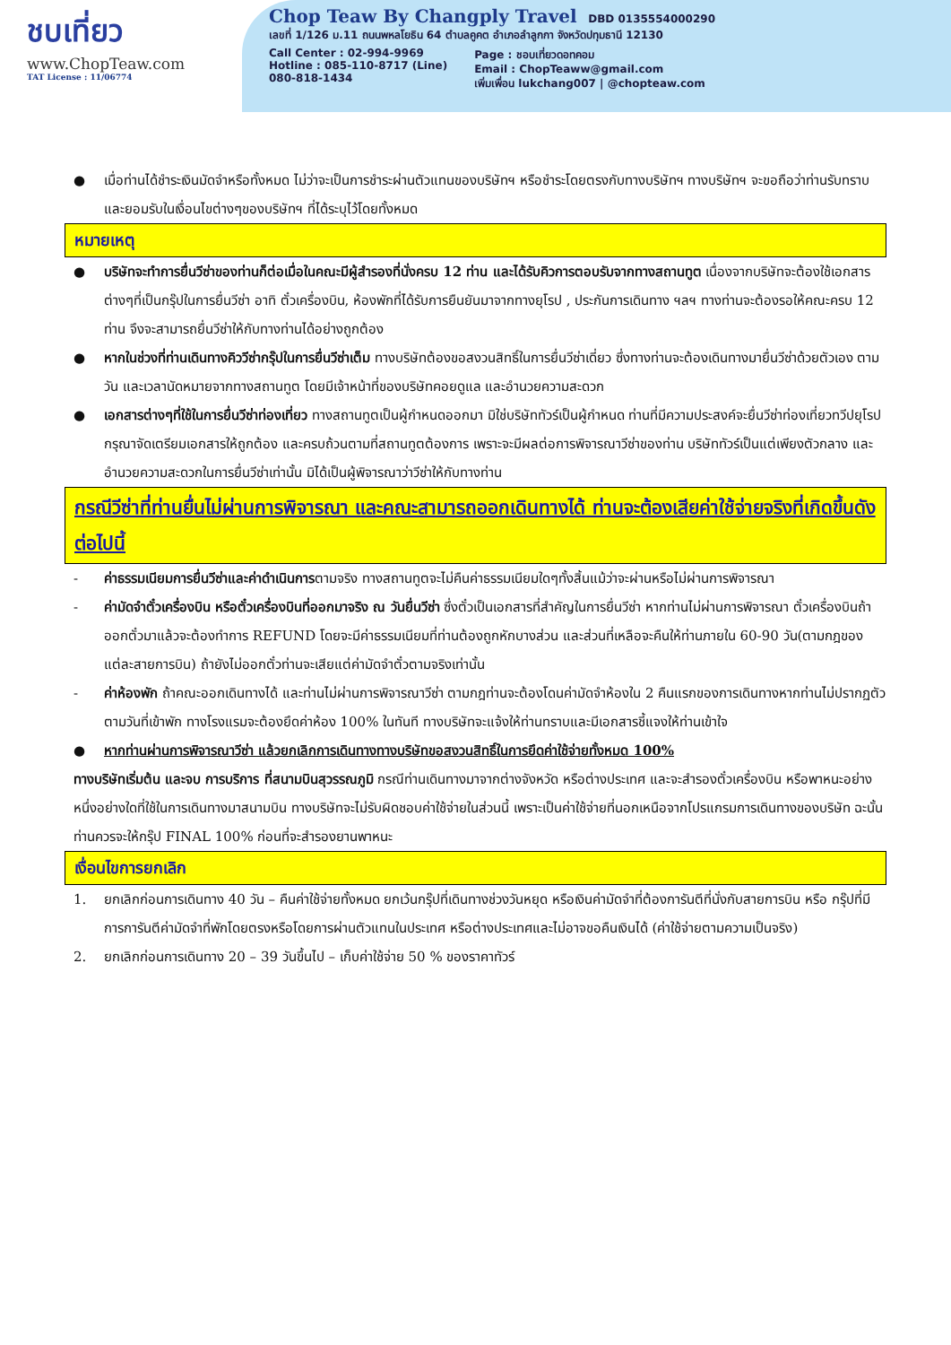ชบเที่ยว
www.ChopTeaw.com
TAT License : 11/06774
Chop Teaw By Changply Travel DBD 0135554000290
เลขที่ 1/126 ม.11 ถนนพหลโยธิน 64 ตำบลคูคต อำเภอลำลูกกา จังหวัดปทุมธานี 12130
Call Center : 02-994-9969
Hotline : 085-110-8717 (Line)
080-818-1434
Page : ชอบเที่ยวดอทคอม
Email : ChopTeaww@gmail.com
เพิ่มเพื่อน lukchang007 | @chopteaw.com
● เมื่อท่านได้ชำระเงินมัดจำหรือทั้งหมด ไม่ว่าจะเป็นการชำระผ่านตัวแทนของบริษัทฯ หรือชำระโดยตรงกับทางบริษัทฯ ทางบริษัทฯ จะขอถือว่าท่านรับทราบและยอมรับในเงื่อนไขต่างๆของบริษัทฯ ที่ได้ระบุไว้โดยทั้งหมด
หมายเหตุ
● บริษัทจะทำการยื่นวีซ่าของท่านก็ต่อเมื่อในคณะมีผู้สำรองที่นั่งครบ 12 ท่าน และได้รับคิวการตอบรับจากทางสถานทูต เนื่องจากบริษัทจะต้องใช้เอกสารต่างๆที่เป็นกรุ๊ปในการยื่นวีซ่า อาทิ ตั๋วเครื่องบิน, ห้องพักที่ได้รับการยืนยันมาจากทางยุโรป , ประกันการเดินทาง ฯลฯ ทางท่านจะต้องรอให้คณะครบ 12 ท่าน จึงจะสามารถยื่นวีซ่าให้กับทางท่านได้อย่างถูกต้อง
● หากในช่วงที่ท่านเดินทางคิววีซ่ากรุ๊ปในการยื่นวีซ่าเต็ม ทางบริษัทต้องขอสงวนสิทธิ์ในการยื่นวีซ่าเดี่ยว ซึ่งทางท่านจะต้องเดินทางมายื่นวีซ่าด้วยตัวเอง ตามวัน และเวลานัดหมายจากทางสถานทูต โดยมีเจ้าหน้าที่ของบริษัทคอยดูแล และอำนวยความสะดวก
● เอกสารต่างๆที่ใช้ในการยื่นวีซ่าท่องเที่ยว ทางสถานทูตเป็นผู้กำหนดออกมา มิใช่บริษัททัวร์เป็นผู้กำหนด ท่านที่มีความประสงค์จะยื่นวีซ่าท่องเที่ยวทวีปยุโรป กรุณาจัดเตรียมเอกสารให้ถูกต้อง และครบถ้วนตามที่สถานทูตต้องการ เพราะจะมีผลต่อการพิจารณาวีซ่าของท่าน บริษัททัวร์เป็นแต่เพียงตัวกลาง และอำนวยความสะดวกในการยื่นวีซ่าเท่านั้น มิได้เป็นผู้พิจารณาว่าวีซ่าให้กับทางท่าน
กรณีวีซ่าที่ท่านยื่นไม่ผ่านการพิจารณา และคณะสามารถออกเดินทางได้ ท่านจะต้องเสียค่าใช้จ่ายจริงที่เกิดขึ้นดังต่อไปนี้
- ค่าธรรมเนียมการยื่นวีซ่าและค่าดำเนินการตามจริง ทางสถานทูตจะไม่คืนค่าธรรมเนียมใดๆทั้งสิ้นแม้ว่าจะผ่านหรือไม่ผ่านการพิจารณา
- ค่ามัดจำตั๋วเครื่องบิน หรือตั๋วเครื่องบินที่ออกมาจริง ณ วันยื่นวีซ่า ซึ่งตั๋วเป็นเอกสารที่สำคัญในการยื่นวีซ่า หากท่านไม่ผ่านการพิจารณา ตั๋วเครื่องบินถ้าออกตั๋วมาแล้วจะต้องทำการ REFUND โดยจะมีค่าธรรมเนียมที่ท่านต้องถูกหักบางส่วน และส่วนที่เหลือจะคืนให้ท่านภายใน 60-90 วัน(ตามกฎของแต่ละสายการบิน) ถ้ายังไม่ออกตั๋วท่านจะเสียแต่ค่ามัดจำตั๋วตามจริงเท่านั้น
- ค่าห้องพัก ถ้าคณะออกเดินทางได้ และท่านไม่ผ่านการพิจารณาวีซ่า ตามกฎท่านจะต้องโดนค่ามัดจำห้องใน 2 คืนแรกของการเดินทางหากท่านไม่ปรากฏตัวตามวันที่เข้าพัก ทางโรงแรมจะต้องยึดค่าห้อง 100% ในทันที ทางบริษัทจะแจ้งให้ท่านทราบและมีเอกสารชี้แจงให้ท่านเข้าใจ
● หากท่านผ่านการพิจารณาวีซ่า แล้วยกเลิกการเดินทางทางบริษัทขอสงวนสิทธิ์ในการยึดค่าใช้จ่ายทั้งหมด 100%
ทางบริษัทเริ่มต้น และจบ การบริการ ที่สนามบินสุวรรณภูมิ กรณีท่านเดินทางมาจากต่างจังหวัด หรือต่างประเทศ และจะสำรองตั๋วเครื่องบิน หรือพาหนะอย่างหนึ่งอย่างใดที่ใช้ในการเดินทางมาสนามบิน ทางบริษัทจะไม่รับผิดชอบค่าใช้จ่ายในส่วนนี้ เพราะเป็นค่าใช้จ่ายที่นอกเหนือจากโปรแกรมการเดินทางของบริษัท ฉะนั้นท่านควรจะให้กรุ๊ป FINAL 100% ก่อนที่จะสำรองยานพาหนะ
เงื่อนไขการยกเลิก
1. ยกเลิกก่อนการเดินทาง 40 วัน – คืนค่าใช้จ่ายทั้งหมด ยกเว้นกรุ๊ปที่เดินทางช่วงวันหยุด หรือเงินค่ามัดจำที่ต้องการันตีที่นั่งกับสายการบิน หรือ กรุ๊ปที่มีการการันตีค่ามัดจำที่พักโดยตรงหรือโดยการผ่านตัวแทนในประเทศ หรือต่างประเทศและไม่อาจขอคืนเงินได้ (ค่าใช้จ่ายตามความเป็นจริง)
2. ยกเลิกก่อนการเดินทาง 20 – 39 วันขึ้นไป – เก็บค่าใช้จ่าย 50 % ของราคาทัวร์